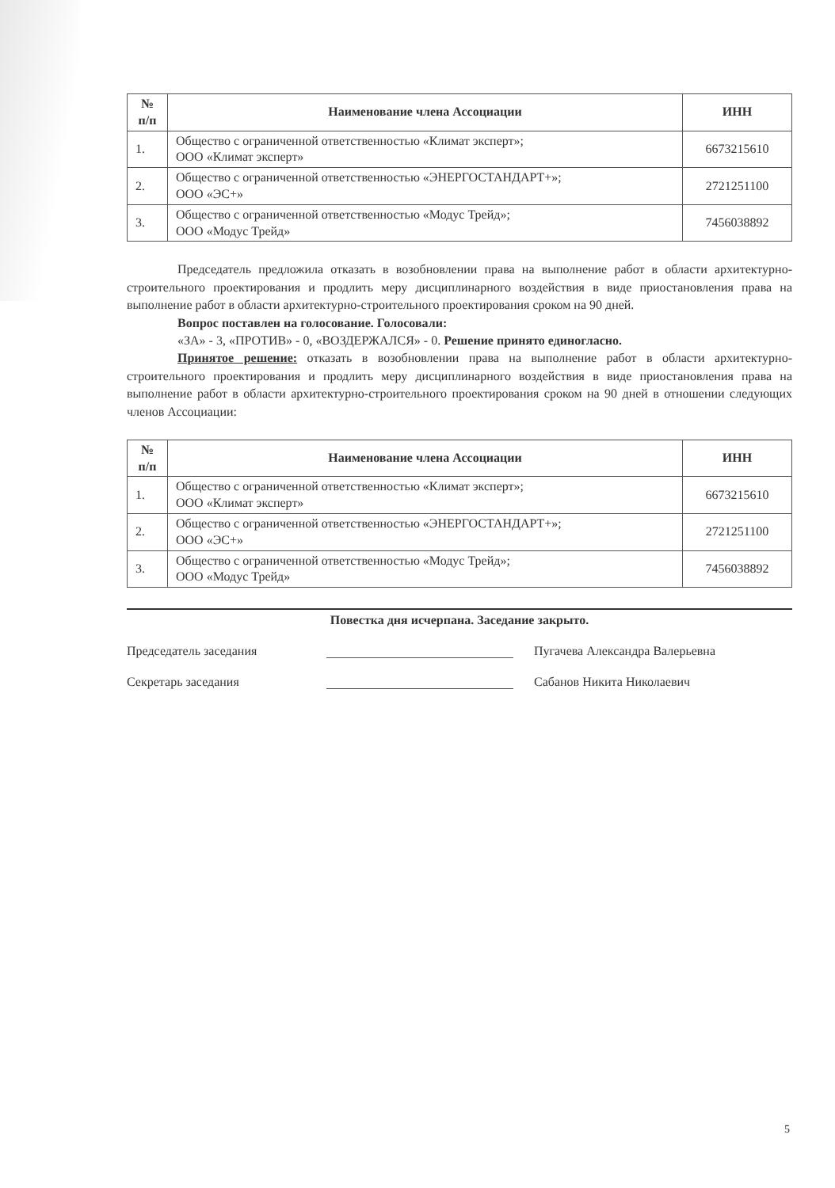| № п/п | Наименование члена Ассоциации | ИНН |
| --- | --- | --- |
| 1. | Общество с ограниченной ответственностью «Климат эксперт»; ООО «Климат эксперт» | 6673215610 |
| 2. | Общество с ограниченной ответственностью «ЭНЕРГОСТАНДАРТ+»; ООО «ЭС+» | 2721251100 |
| 3. | Общество с ограниченной ответственностью «Модус Трейд»; ООО «Модус Трейд» | 7456038892 |
Председатель предложила отказать в возобновлении права на выполнение работ в области архитектурно-строительного проектирования и продлить меру дисциплинарного воздействия в виде приостановления права на выполнение работ в области архитектурно-строительного проектирования сроком на 90 дней.
Вопрос поставлен на голосование. Голосовали:
«ЗА» - 3, «ПРОТИВ» - 0, «ВОЗДЕРЖАЛСЯ» - 0. Решение принято единогласно.
Принятое решение: отказать в возобновлении права на выполнение работ в области архитектурно-строительного проектирования и продлить меру дисциплинарного воздействия в виде приостановления права на выполнение работ в области архитектурно-строительного проектирования сроком на 90 дней в отношении следующих членов Ассоциации:
| № п/п | Наименование члена Ассоциации | ИНН |
| --- | --- | --- |
| 1. | Общество с ограниченной ответственностью «Климат эксперт»; ООО «Климат эксперт» | 6673215610 |
| 2. | Общество с ограниченной ответственностью «ЭНЕРГОСТАНДАРТ+»; ООО «ЭС+» | 2721251100 |
| 3. | Общество с ограниченной ответственностью «Модус Трейд»; ООО «Модус Трейд» | 7456038892 |
Повестка дня исчерпана. Заседание закрыто.
Председатель заседания
Пугачева Александра Валерьевна
Секретарь заседания
Сабанов Никита Николаевич
5